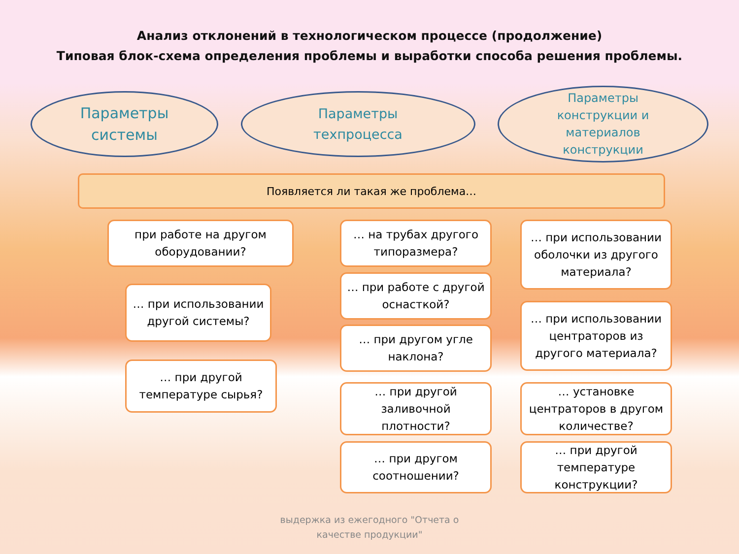Анализ отклонений в технологическом процессе (продолжение)
Типовая блок-схема определения проблемы и выработки способа решения проблемы.
Параметры
системы
Параметры
техпроцесса
Параметры
конструкции и
материалов
конструкции
Появляется ли такая же проблема…
при работе на другом оборудовании?
… при использовании другой системы?
… при другой температуре сырья?
… на трубах другого типоразмера?
… при работе с другой оснасткой?
… при другом угле наклона?
… при другой заливочной плотности?
… при другом соотношении?
… при использовании оболочки из другого материала?
… при использовании центраторов из другого материала?
… установке центраторов в другом количестве?
… при другой температуре конструкции?
выдержка из ежегодного "Отчета о
качестве продукции"